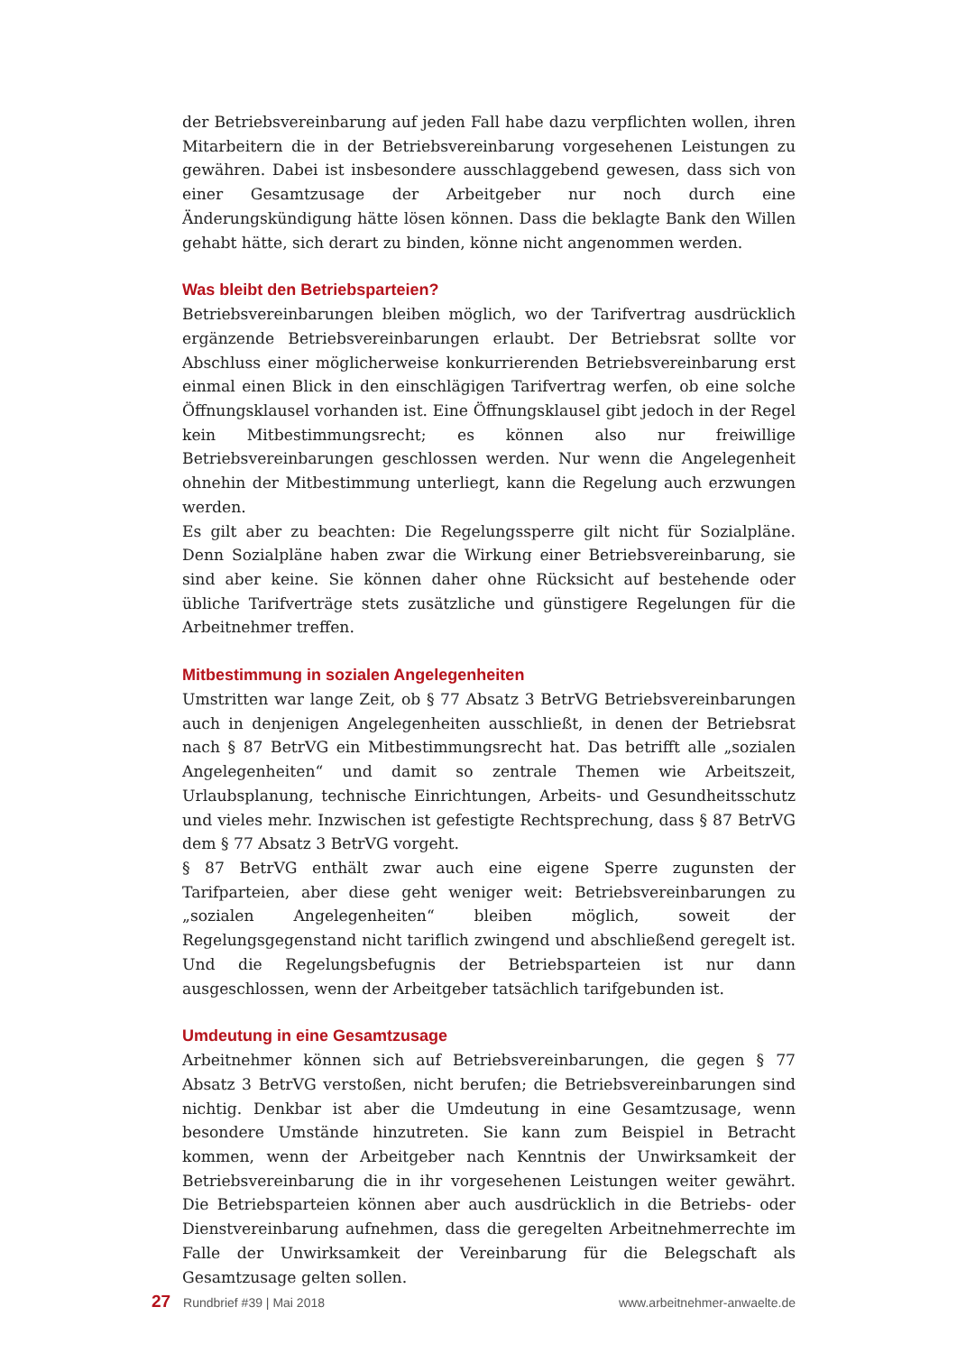der Betriebsvereinbarung auf jeden Fall habe dazu verpflichten wollen, ihren Mitarbeitern die in der Betriebsvereinbarung vorgesehenen Leistungen zu gewähren. Dabei ist insbesondere ausschlaggebend gewesen, dass sich von einer Gesamtzusage der Arbeitgeber nur noch durch eine Änderungskündigung hätte lösen können. Dass die beklagte Bank den Willen gehabt hätte, sich derart zu binden, könne nicht angenommen werden.
Was bleibt den Betriebsparteien?
Betriebsvereinbarungen bleiben möglich, wo der Tarifvertrag ausdrücklich ergänzende Betriebsvereinbarungen erlaubt. Der Betriebsrat sollte vor Abschluss einer möglicherweise konkurrierenden Betriebsvereinbarung erst einmal einen Blick in den einschlägigen Tarifvertrag werfen, ob eine solche Öffnungsklausel vorhanden ist. Eine Öffnungsklausel gibt jedoch in der Regel kein Mitbestimmungsrecht; es können also nur freiwillige Betriebsvereinbarungen geschlossen werden. Nur wenn die Angelegenheit ohnehin der Mitbestimmung unterliegt, kann die Regelung auch erzwungen werden.
Es gilt aber zu beachten: Die Regelungssperre gilt nicht für Sozialpläne. Denn Sozialpläne haben zwar die Wirkung einer Betriebsvereinbarung, sie sind aber keine. Sie können daher ohne Rücksicht auf bestehende oder übliche Tarifverträge stets zusätzliche und günstigere Regelungen für die Arbeitnehmer treffen.
Mitbestimmung in sozialen Angelegenheiten
Umstritten war lange Zeit, ob § 77 Absatz 3 BetrVG Betriebsvereinbarungen auch in denjenigen Angelegenheiten ausschließt, in denen der Betriebsrat nach § 87 BetrVG ein Mitbestimmungsrecht hat. Das betrifft alle „sozialen Angelegenheiten“ und damit so zentrale Themen wie Arbeitszeit, Urlaubsplanung, technische Einrichtungen, Arbeits- und Gesundheitsschutz und vieles mehr. Inzwischen ist gefestigte Rechtsprechung, dass § 87 BetrVG dem § 77 Absatz 3 BetrVG vorgeht.
§ 87 BetrVG enthält zwar auch eine eigene Sperre zugunsten der Tarifparteien, aber diese geht weniger weit: Betriebsvereinbarungen zu „sozialen Angelegenheiten“ bleiben möglich, soweit der Regelungsgegenstand nicht tariflich zwingend und abschließend geregelt ist. Und die Regelungsbefugnis der Betriebsparteien ist nur dann ausgeschlossen, wenn der Arbeitgeber tatsächlich tarifgebunden ist.
Umdeutung in eine Gesamtzusage
Arbeitnehmer können sich auf Betriebsvereinbarungen, die gegen § 77 Absatz 3 BetrVG verstoßen, nicht berufen; die Betriebsvereinbarungen sind nichtig. Denkbar ist aber die Umdeutung in eine Gesamtzusage, wenn besondere Umstände hinzutreten. Sie kann zum Beispiel in Betracht kommen, wenn der Arbeitgeber nach Kenntnis der Unwirksamkeit der Betriebsvereinbarung die in ihr vorgesehenen Leistungen weiter gewährt. Die Betriebsparteien können aber auch ausdrücklich in die Betriebs- oder Dienstvereinbarung aufnehmen, dass die geregelten Arbeitnehmerrechte im Falle der Unwirksamkeit der Vereinbarung für die Belegschaft als Gesamtzusage gelten sollen.
27 Rundbrief #39 | Mai 2018 www.arbeitnehmer-anwaelte.de